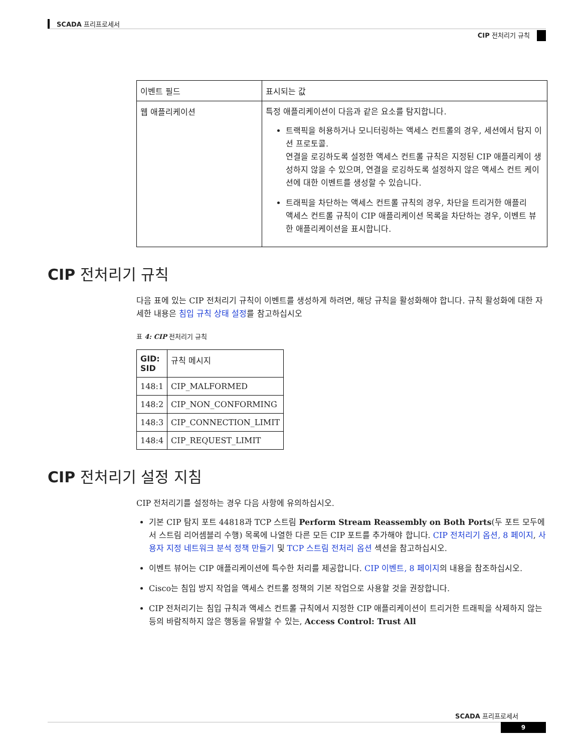SCADA 프리프로세서
CIP 전처리기 규칙
| 이벤트 필드 | 표시되는 값 |
| --- | --- |
| 웹 애플리케이션 | 특정 애플리케이션이 다음과 같은 요소를 탐지합니다. 트랙픽을 허용하거나 모니터링하는 액세스 컨트롤의 경우, 세션에서 탐지 이션 프로토콜. 연결을 로깅하도록 설정한 액세스 컨트롤 규칙은 지정된 CIP 애플리케이 생성하지 않을 수 있으며, 연결을 로깅하도록 설정하지 않은 액세스 컨트 케이션에 대한 이벤트를 생성할 수 있습니다. 트래픽을 차단하는 액세스 컨트롤 규칙의 경우, 차단을 트리거한 애플리 액세스 컨트롤 규칙이 CIP 애플리케이션 목록을 차단하는 경우, 이벤트 뷰 한 애플리케이션을 표시합니다. |
CIP 전처리기 규칙
다음 표에 있는 CIP 전처리기 규칙이 이벤트를 생성하게 하려면, 해당 규칙을 활성화해야 합니다. 규칙 활성화에 대한 자세한 내용은 침입 규칙 상태 설정를 참고하십시오
표 4: CIP 전처리기 규칙
| GID: SID | 규칙 메시지 |
| --- | --- |
| 148:1 | CIP_MALFORMED |
| 148:2 | CIP_NON_CONFORMING |
| 148:3 | CIP_CONNECTION_LIMIT |
| 148:4 | CIP_REQUEST_LIMIT |
CIP 전처리기 설정 지침
CIP 전처리기를 설정하는 경우 다음 사항에 유의하십시오.
기본 CIP 탐지 포트 44818과 TCP 스트림 Perform Stream Reassembly on Both Ports(두 포트 모두에서 스트림 리어셈블리 수행) 목록에 나열한 다른 모든 CIP 포트를 추가해야 합니다. CIP 전처리기 옵션, 8 페이지, 사용자 지정 네트워크 분석 정책 만들기 및 TCP 스트림 전처리 옵션 섹션을 참고하십시오.
이벤트 뷰어는 CIP 애플리케이션에 특수한 처리를 제공합니다. CIP 이벤트, 8 페이지의 내용을 참조하십시오.
Cisco는 침입 방지 작업을 액세스 컨트롤 정책의 기본 작업으로 사용할 것을 권장합니다.
CIP 전처리기는 침입 규칙과 액세스 컨트롤 규칙에서 지정한 CIP 애플리케이션이 트리거한 트래픽을 삭제하지 않는 등의 바람직하지 않은 행동을 유발할 수 있는, Access Control: Trust All
SCADA 프리프로세서
9